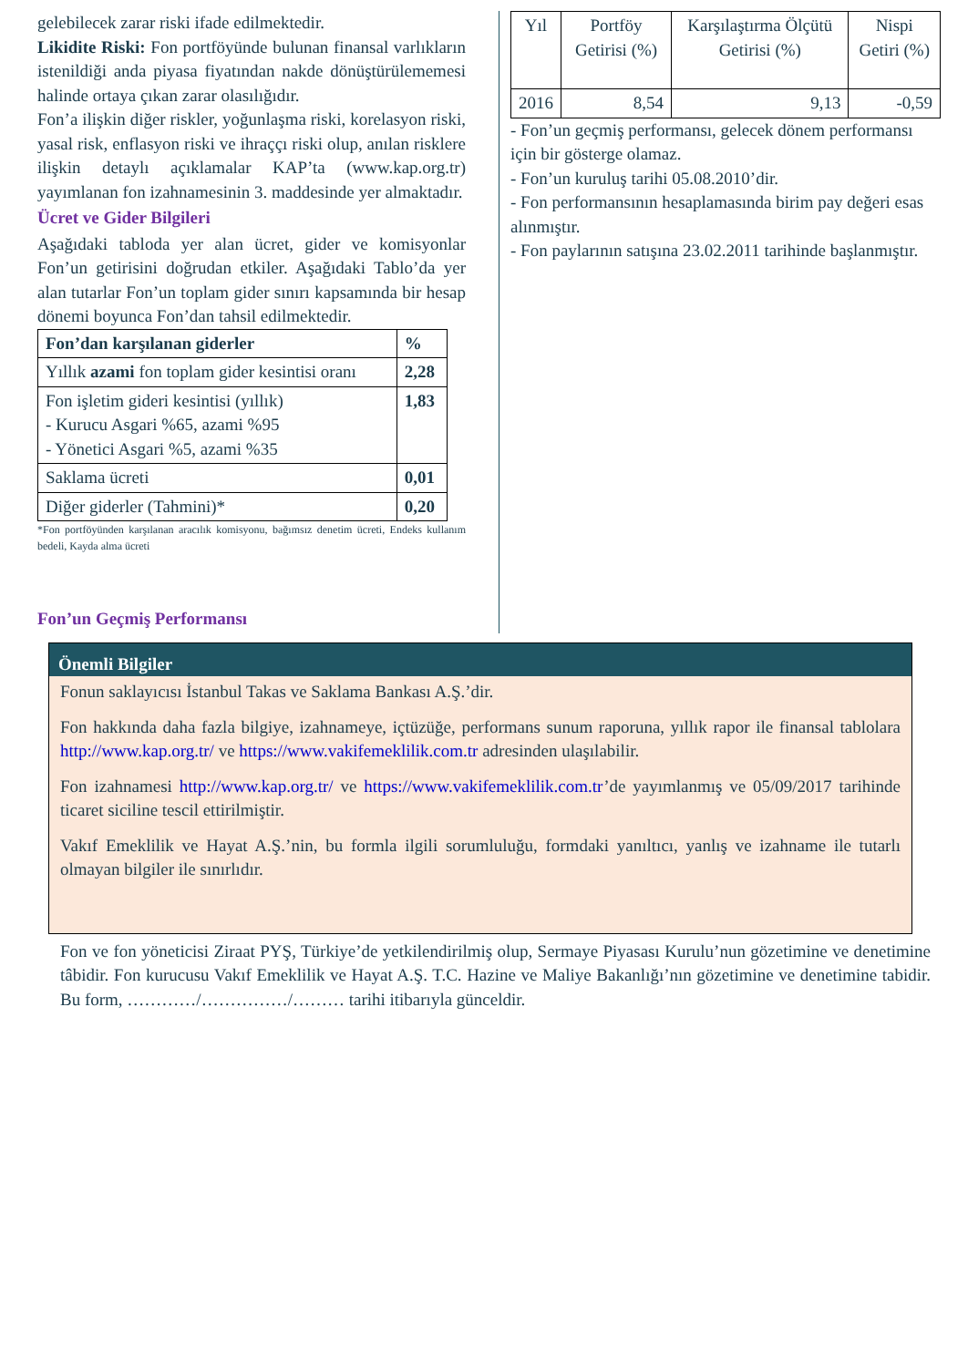gelebilecek zarar riski ifade edilmektedir.
Likidite Riski: Fon portföyünde bulunan finansal varlıkların istenildiği anda piyasa fiyatından nakde dönüştürülememesi halinde ortaya çıkan zarar olasılığıdır.
Fon’a ilişkin diğer riskler, yoğunlaşma riski, korelasyon riski, yasal risk, enflasyon riski ve ihraççı riski olup, anılan risklere ilişkin detaylı açıklamalar KAP’ta (www.kap.org.tr) yayımlanan fon izahnamesinin 3. maddesinde yer almaktadır.
Ücret ve Gider Bilgileri
Aşağıdaki tabloda yer alan ücret, gider ve komisyonlar Fon’un getirisini doğrudan etkiler. Aşağıdaki Tablo’da yer alan tutarlar Fon’un toplam gider sınırı kapsamında bir hesap dönemi boyunca Fon’dan tahsil edilmektedir.
| Fon’dan karşılanan giderler | % |
| --- | --- |
| Yıllık azami fon toplam gider kesintisi oranı | 2,28 |
| Fon işletim gideri kesintisi (yıllık) - Kurucu Asgari %65, azami %95 - Yönetici Asgari %5, azami %35 | 1,83 |
| Saklama ücreti | 0,01 |
| Diğer giderler (Tahmini)* | 0,20 |
*Fon portföyünden karşılanan aracılık komisyonu, bağımsız denetim ücreti, Endeks kullanım bedeli, Kayda alma ücreti
Fon’un Geçmiş Performansı
| Yıl | Portföy Getirisi (%) | Karşılaştırma Ölçütü Getirisi (%) | Nispi Getiri (%) |
| --- | --- | --- | --- |
| 2016 | 8,54 | 9,13 | -0,59 |
- Fon’un geçmiş performansı, gelecek dönem performansı için bir gösterge olamaz.
- Fon’un kuruluş tarihi 05.08.2010’dir.
- Fon performansının hesaplamasında birim pay değeri esas alınmıştır.
- Fon paylarının satışına 23.02.2011 tarihinde başlanmıştır.
Önemli Bilgiler
Fonun saklayıcısı İstanbul Takas ve Saklama Bankası A.Ş.’dir.
Fon hakkında daha fazla bilgiye, izahnameye, içtüzüğe, performans sunum raporuna, yıllık rapor ile finansal tablolara http://www.kap.org.tr/ ve https://www.vakifemeklilik.com.tr adresinden ulaşılabilir.
Fon izahnamesi http://www.kap.org.tr/ ve https://www.vakifemeklilik.com.tr’de yayımlanmış ve 05/09/2017 tarihinde ticaret siciline tescil ettirilmiştir.
Vakıf Emeklilik ve Hayat A.Ş.’nin, bu formla ilgili sorumluluğu, formdaki yanıltıcı, yanlış ve izahname ile tutarlı olmayan bilgiler ile sınırlıdır.
Fon ve fon yöneticisi Ziraat PYŞ, Türkiye’de yetkilendirilmiş olup, Sermaye Piyasası Kurulu’nun gözetimine ve denetimine tâbidir. Fon kurucusu Vakıf Emeklilik ve Hayat A.Ş. T.C. Hazine ve Maliye Bakanlığı’nın gözetimine ve denetimine tabidir. Bu form, …………/……………/……… tarihi itibarıyla günceldir.